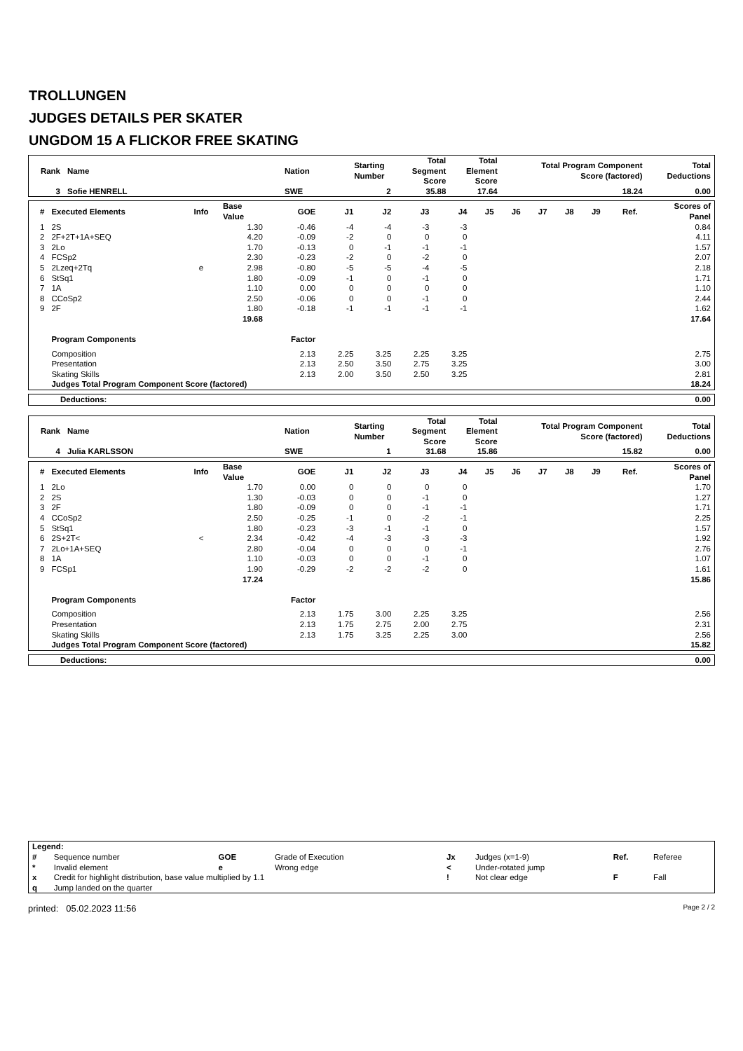TROLLUNGEN
JUDGES DETAILS PER SKATER
UNGDOM 15 A FLICKOR FREE SKATING
| Rank | Name | Nation | Starting Number | Total Segment Score | Total Element Score | Total Program Component Score (factored) | Total Deductions |
| --- | --- | --- | --- | --- | --- | --- | --- |
| 3 | Sofie HENRELL | SWE | 2 | 35.88 | 17.64 | 18.24 | 0.00 |
| # | Executed Elements | Info | Base Value | GOE | J1 | J2 | J3 | J4 | J5 | J6 | J7 | J8 | J9 | Ref. | Scores of Panel |
| --- | --- | --- | --- | --- | --- | --- | --- | --- | --- | --- | --- | --- | --- | --- | --- |
| 1 | 2S | | 1.30 | -0.46 | -4 | -4 | -3 | -3 | | | | | | | 0.84 |
| 2 | 2F+2T+1A+SEQ | | 4.20 | -0.09 | -2 | 0 | 0 | 0 | | | | | | | 4.11 |
| 3 | 2Lo | | 1.70 | -0.13 | 0 | -1 | -1 | -1 | | | | | | | 1.57 |
| 4 | FCSp2 | | 2.30 | -0.23 | -2 | 0 | -2 | 0 | | | | | | | 2.07 |
| 5 | 2Lzeq+2Tq | e | 2.98 | -0.80 | -5 | -5 | -4 | -5 | | | | | | | 2.18 |
| 6 | StSq1 | | 1.80 | -0.09 | -1 | 0 | -1 | 0 | | | | | | | 1.71 |
| 7 | 1A | | 1.10 | 0.00 | 0 | 0 | 0 | 0 | | | | | | | 1.10 |
| 8 | CCoSp2 | | 2.50 | -0.06 | 0 | 0 | -1 | 0 | | | | | | | 2.44 |
| 9 | 2F | | 1.80 | -0.18 | -1 | -1 | -1 | -1 | | | | | | | 1.62 |
| | | | 19.68 | | | | | | | | | | | | 17.64 |
| | Program Components | | | Factor | | | | | | | | | | | |
| | Composition | | | 2.13 | 2.25 | 3.25 | 2.25 | 3.25 | | | | | | | 2.75 |
| | Presentation | | | 2.13 | 2.50 | 3.50 | 2.75 | 3.25 | | | | | | | 3.00 |
| | Skating Skills | | | 2.13 | 2.00 | 3.50 | 2.50 | 3.25 | | | | | | | 2.81 |
| | Judges Total Program Component Score (factored) | | | | | | | | | | | | | | 18.24 |
| Deductions: | 0.00 |
| Rank | Name | Nation | Starting Number | Total Segment Score | Total Element Score | Total Program Component Score (factored) | Total Deductions |
| --- | --- | --- | --- | --- | --- | --- | --- |
| 4 | Julia KARLSSON | SWE | 1 | 31.68 | 15.86 | 15.82 | 0.00 |
| # | Executed Elements | Info | Base Value | GOE | J1 | J2 | J3 | J4 | J5 | J6 | J7 | J8 | J9 | Ref. | Scores of Panel |
| --- | --- | --- | --- | --- | --- | --- | --- | --- | --- | --- | --- | --- | --- | --- | --- |
| 1 | 2Lo | | 1.70 | 0.00 | 0 | 0 | 0 | 0 | | | | | | | 1.70 |
| 2 | 2S | | 1.30 | -0.03 | 0 | 0 | -1 | 0 | | | | | | | 1.27 |
| 3 | 2F | | 1.80 | -0.09 | 0 | 0 | -1 | -1 | | | | | | | 1.71 |
| 4 | CCoSp2 | | 2.50 | -0.25 | -1 | 0 | -2 | -1 | | | | | | | 2.25 |
| 5 | StSq1 | | 1.80 | -0.23 | -3 | -1 | -1 | 0 | | | | | | | 1.57 |
| 6 | 2S+2T< | < | 2.34 | -0.42 | -4 | -3 | -3 | -3 | | | | | | | 1.92 |
| 7 | 2Lo+1A+SEQ | | 2.80 | -0.04 | 0 | 0 | 0 | -1 | | | | | | | 2.76 |
| 8 | 1A | | 1.10 | -0.03 | 0 | 0 | -1 | 0 | | | | | | | 1.07 |
| 9 | FCSp1 | | 1.90 | -0.29 | -2 | -2 | -2 | 0 | | | | | | | 1.61 |
| | | | 17.24 | | | | | | | | | | | | 15.86 |
| | Program Components | | | Factor | | | | | | | | | | | |
| | Composition | | | 2.13 | 1.75 | 3.00 | 2.25 | 3.25 | | | | | | | 2.56 |
| | Presentation | | | 2.13 | 1.75 | 2.75 | 2.00 | 2.75 | | | | | | | 2.31 |
| | Skating Skills | | | 2.13 | 1.75 | 3.25 | 2.25 | 3.00 | | | | | | | 2.56 |
| | Judges Total Program Component Score (factored) | | | | | | | | | | | | | | 15.82 |
| Deductions: | 0.00 |
| Legend: | | | | | | | |
| # | Sequence number | GOE | Grade of Execution | Jx | Judges (x=1-9) | Ref. | Referee |
| * | Invalid element | e | Wrong edge | < | Under-rotated jump | | |
| x | Credit for highlight distribution, base value multiplied by 1.1 | | | ! | Not clear edge | F | Fall |
| q | Jump landed on the quarter | | | | | | |
printed: 05.02.2023 11:56 Page 2 / 2